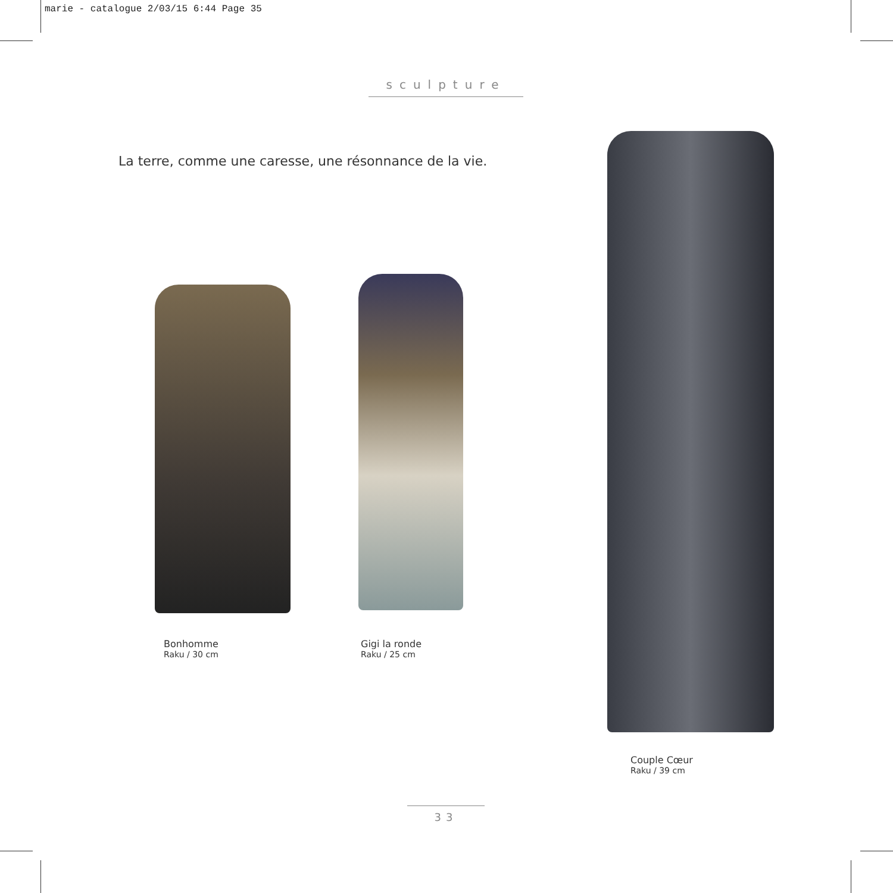marie - catalogue 2/03/15 6:44 Page 35
sculpture
La terre, comme une caresse, une résonnance de la vie.
Bonhomme
Raku / 30 cm
Gigi la ronde
Raku / 25 cm
Couple Cœur
Raku / 39 cm
33